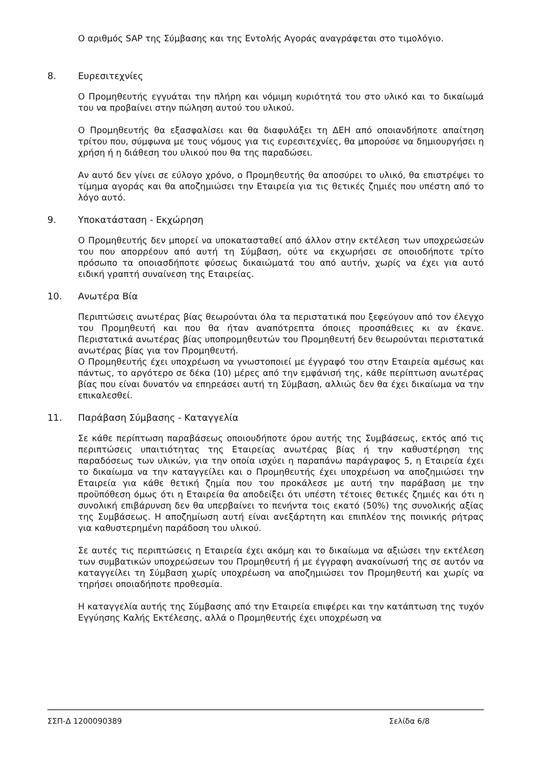Ο αριθμός SAP της Σύμβασης και της Εντολής Αγοράς αναγράφεται στο τιμολόγιο.
8. Ευρεσιτεχνίες
Ο Προμηθευτής εγγυάται την πλήρη και νόμιμη κυριότητά του στο υλικό και το δικαίωμά του να προβαίνει στην πώληση αυτού του υλικού.
Ο Προμηθευτής θα εξασφαλίσει και θα διαφυλάξει τη ΔΕΗ από οποιανδήποτε απαίτηση τρίτου που, σύμφωνα με τους νόμους για τις ευρεσιτεχνίες, θα μπορούσε να δημιουργήσει η χρήση ή η διάθεση του υλικού που θα της παραδώσει.
Αν αυτό δεν γίνει σε εύλογο χρόνο, ο Προμηθευτής θα αποσύρει το υλικό, θα επιστρέψει το τίμημα αγοράς και θα αποζημιώσει την Εταιρεία για τις θετικές ζημιές που υπέστη από το λόγο αυτό.
9. Υποκατάσταση - Εκχώρηση
Ο Προμηθευτής δεν μπορεί να υποκατασταθεί από άλλον στην εκτέλεση των υποχρεώσεών του που απορρέουν από αυτή τη Σύμβαση, ούτε να εκχωρήσει σε οποιοδήποτε τρίτο πρόσωπο τα οποιασδήποτε φύσεως δικαιώματά του από αυτήν, χωρίς να έχει για αυτό ειδική γραπτή συναίνεση της Εταιρείας.
10. Ανωτέρα Βία
Περιπτώσεις ανωτέρας βίας θεωρούνται όλα τα περιστατικά που ξεφεύγουν από τον έλεγχο του Προμηθευτή και που θα ήταν αναπότρεπτα όποιες προσπάθειες κι αν έκανε. Περιστατικά ανωτέρας βίας υποπρομηθευτών του Προμηθευτή δεν θεωρούνται περιστατικά ανωτέρας βίας για τον Προμηθευτή.
Ο Προμηθευτής έχει υποχρέωση να γνωστοποιεί με έγγραφό του στην Εταιρεία αμέσως και πάντως, το αργότερο σε δέκα (10) μέρες από την εμφάνισή της, κάθε περίπτωση ανωτέρας βίας που είναι δυνατόν να επηρεάσει αυτή τη Σύμβαση, αλλιώς δεν θα έχει δικαίωμα να την επικαλεσθεί.
11. Παράβαση Σύμβασης - Καταγγελία
Σε κάθε περίπτωση παραβάσεως οποιουδήποτε όρου αυτής της Συμβάσεως, εκτός από τις περιπτώσεις υπαιτιότητας της Εταιρείας ανωτέρας βίας ή την καθυστέρηση της παραδόσεως των υλικών, για την οποία ισχύει η παραπάνω παράγραφος 5, η Εταιρεία έχει το δικαίωμα να την καταγγείλει και ο Προμηθευτής έχει υποχρέωση να αποζημιώσει την Εταιρεία για κάθε θετική ζημία που του προκάλεσε με αυτή την παράβαση με την προϋπόθεση όμως ότι η Εταιρεία θα αποδείξει ότι υπέστη τέτοιες θετικές ζημιές και ότι η συνολική επιβάρυνση δεν θα υπερβαίνει το πενήντα τοις εκατό (50%) της συνολικής αξίας της Συμβάσεως. Η αποζημίωση αυτή είναι ανεξάρτητη και επιπλέον της ποινικής ρήτρας για καθυστερημένη παράδοση του υλικού.
Σε αυτές τις περιπτώσεις η Εταιρεία έχει ακόμη και το δικαίωμα να αξιώσει την εκτέλεση των συμβατικών υποχρεώσεων του Προμηθευτή ή με έγγραφη ανακοίνωσή της σε αυτόν να καταγγείλει τη Σύμβαση χωρίς υποχρέωση να αποζημιώσει τον Προμηθευτή και χωρίς να τηρήσει οποιαδήποτε προθεσμία.
Η καταγγελία αυτής της Σύμβασης από την Εταιρεία επιφέρει και την κατάπτωση της τυχόν Εγγύησης Καλής Εκτέλεσης, αλλά ο Προμηθευτής έχει υποχρέωση να
ΣΣΠ-Δ 1200090389 Σελίδα 6/8